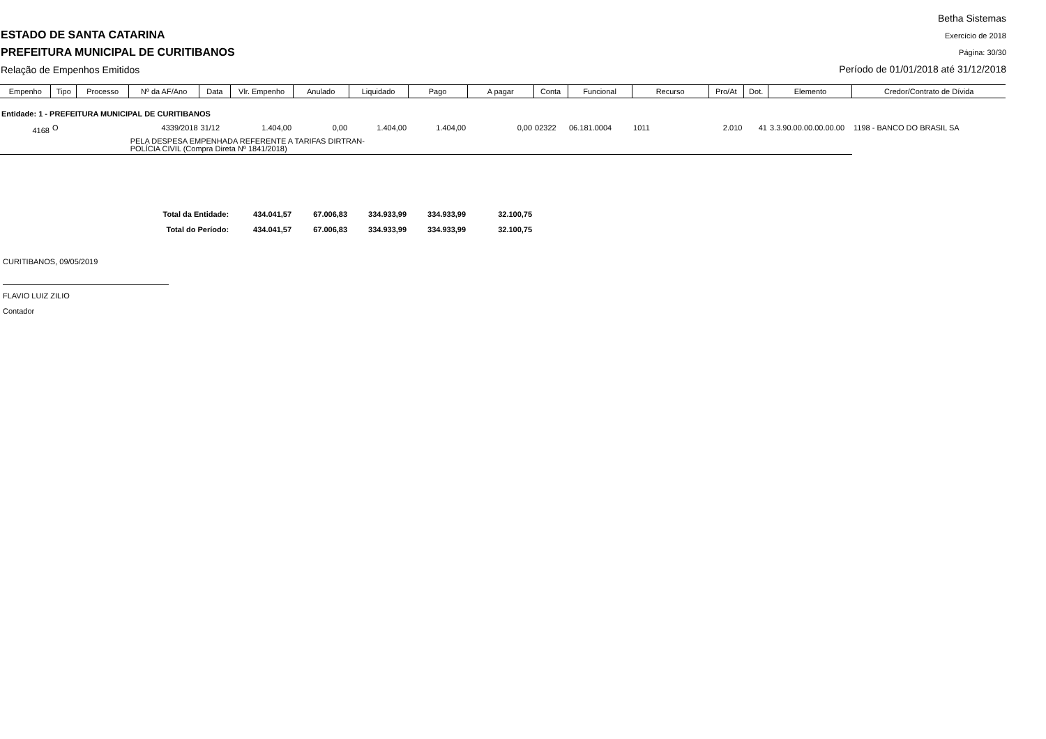ESTADO DE SANTA CATARINA
PREFEITURA MUNICIPAL DE CURITIBANOS
Relação de Empenhos Emitidos
Betha Sistemas
Exercício de 2018
Página: 30/30
Período de 01/01/2018 até 31/12/2018
| Empenho | Tipo | Processo | Nº da AF/Ano | Data | Vlr. Empenho | Anulado | Liquidado | Pago | A pagar | Conta | Funcional | Recurso | Pro/At | Dot. | Elemento | Credor/Contrato de Dívida |
| --- | --- | --- | --- | --- | --- | --- | --- | --- | --- | --- | --- | --- | --- | --- | --- | --- |
| Entidade: 1 - PREFEITURA MUNICIPAL DE CURITIBANOS | | | | | | | | | | | | | | | | |
| 4168 | O | | 4339/2018 | 31/12 | 1.404,00 | 0,00 | 1.404,00 | 1.404,00 | 0,00 | 02322 | 06.181.0004 | 1011 | 2.010 | 41 | 3.3.90.00.00.00.00.00 | 1198 - BANCO DO BRASIL SA |
| | | | PELA DESPESA EMPENHADA REFERENTE A TARIFAS DIRTRAN- POLÍCIA CIVIL (Compra Direta Nº 1841/2018) | | | | | | | | | | | | | |
| Total da Entidade: | | | | | 434.041,57 | 67.006,83 | 334.933,99 | 334.933,99 | 32.100,75 | | | | | | | |
| Total do Período: | | | | | 434.041,57 | 67.006,83 | 334.933,99 | 334.933,99 | 32.100,75 | | | | | | | |
CURITIBANOS, 09/05/2019
FLAVIO LUIZ ZILIO
Contador